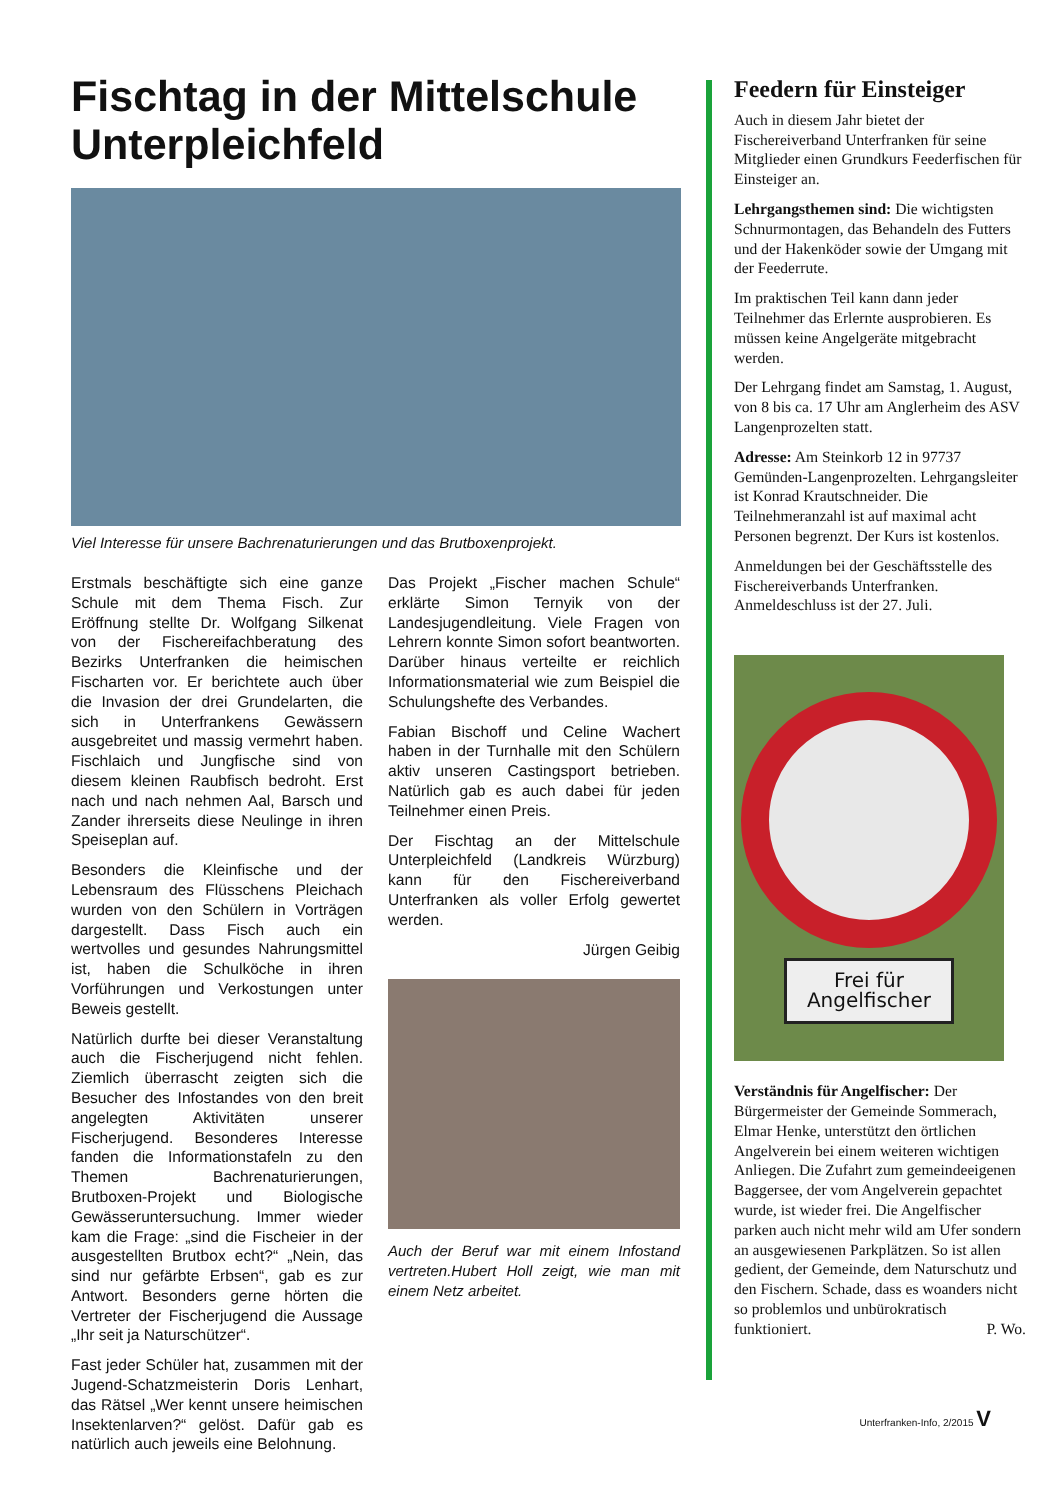Fischtag in der Mittelschule Unterpleichfeld
Viel Interesse für unsere Bachrenaturierungen und das Brutboxenprojekt.
Erstmals beschäftigte sich eine ganze Schule mit dem Thema Fisch. Zur Eröffnung stellte Dr. Wolfgang Silkenat von der Fischereifachberatung des Bezirks Unterfranken die heimischen Fischarten vor. Er berichtete auch über die Invasion der drei Grundelarten, die sich in Unterfrankens Gewässern ausgebreitet und massig vermehrt haben. Fischlaich und Jungfische sind von diesem kleinen Raubfisch bedroht. Erst nach und nach nehmen Aal, Barsch und Zander ihrerseits diese Neulinge in ihren Speiseplan auf.
Besonders die Kleinfische und der Lebensraum des Flüsschens Pleichach wurden von den Schülern in Vorträgen dargestellt. Dass Fisch auch ein wertvolles und gesundes Nahrungsmittel ist, haben die Schulköche in ihren Vorführungen und Verkostungen unter Beweis gestellt.
Natürlich durfte bei dieser Veranstaltung auch die Fischerjugend nicht fehlen. Ziemlich überrascht zeigten sich die Besucher des Infostandes von den breit angelegten Aktivitäten unserer Fischerjugend. Besonderes Interesse fanden die Informationstafeln zu den Themen Bachrenaturierungen, Brutboxen-Projekt und Biologische Gewässeruntersuchung. Immer wieder kam die Frage: „sind die Fischeier in der ausgestellten Brutbox echt?“ „Nein, das sind nur gefärbte Erbsen“, gab es zur Antwort. Besonders gerne hörten die Vertreter der Fischerjugend die Aussage „Ihr seit ja Naturschützer“.
Fast jeder Schüler hat, zusammen mit der Jugend-Schatzmeisterin Doris Lenhart, das Rätsel „Wer kennt unsere heimischen Insektenlarven?“ gelöst. Dafür gab es natürlich auch jeweils eine Belohnung.
Das Projekt „Fischer machen Schule“ erklärte Simon Ternyik von der Landesjugendleitung. Viele Fragen von Lehrern konnte Simon sofort beantworten. Darüber hinaus verteilte er reichlich Informationsmaterial wie zum Beispiel die Schulungshefte des Verbandes.
Fabian Bischoff und Celine Wachert haben in der Turnhalle mit den Schülern aktiv unseren Castingsport betrieben. Natürlich gab es auch dabei für jeden Teilnehmer einen Preis.
Der Fischtag an der Mittelschule Unterpleichfeld (Landkreis Würzburg) kann für den Fischereiverband Unterfranken als voller Erfolg gewertet werden.
Jürgen Geibig
Auch der Beruf war mit einem Infostand vertreten.Hubert Holl zeigt, wie man mit einem Netz arbeitet.
Feedern für Einsteiger
Auch in diesem Jahr bietet der Fischereiverband Unterfranken für seine Mitglieder einen Grundkurs Feederfischen für Einsteiger an.
Lehrgangsthemen sind: Die wichtigsten Schnurmontagen, das Behandeln des Futters und der Hakenköder sowie der Umgang mit der Feederrute.
Im praktischen Teil kann dann jeder Teilnehmer das Erlernte ausprobieren. Es müssen keine Angelgeräte mitgebracht werden.
Der Lehrgang findet am Samstag, 1. August, von 8 bis ca. 17 Uhr am Anglerheim des ASV Langenprozelten statt.
Adresse: Am Steinkorb 12 in 97737 Gemünden-Langenprozelten. Lehrgangsleiter ist Konrad Krautschneider. Die Teilnehmeranzahl ist auf maximal acht Personen begrenzt. Der Kurs ist kostenlos.
Anmeldungen bei der Geschäftsstelle des Fischereiverbands Unterfranken. Anmeldeschluss ist der 27. Juli.
Frei für
Angelfischer
Verständnis für Angelfischer: Der Bürgermeister der Gemeinde Sommerach, Elmar Henke, unterstützt den örtlichen Angelverein bei einem weiteren wichtigen Anliegen. Die Zufahrt zum gemeindeeigenen Baggersee, der vom Angelverein gepachtet wurde, ist wieder frei. Die Angelfischer parken auch nicht mehr wild am Ufer sondern an ausgewiesenen Parkplätzen. So ist allen gedient, der Gemeinde, dem Naturschutz und den Fischern. Schade, dass es woanders nicht so problemlos und unbürokratisch funktioniert. P. Wo.
Unterfranken-Info, 2/2015 V